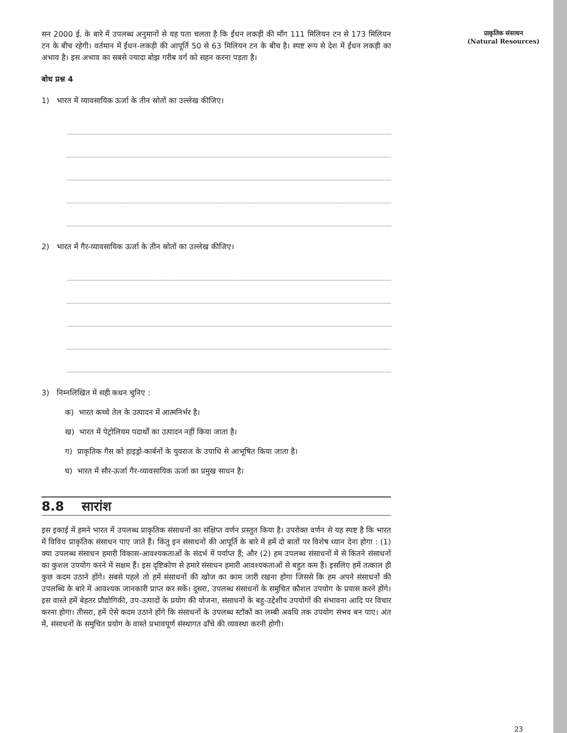सन 2000 ई. के बारे में उपलब्ध अनुमानों से यह पता चलता है कि ईंधन लकड़ी की माँग 111 मिलियन टन से 173 मिलियन टन के बीच रहेगी। वर्तमान में ईंधन-लकड़ी की आपूर्ति 50 से 63 मिलियन टन के बीच है। स्पष्ट रूप से देश में ईंधन लकड़ी का अभाव है। इस अभाव का सबसे ज्यादा बोझ गरीब वर्ग को सहन करना पड़ता है।
बोध प्रश्न 4
1) भारत में व्यावसायिक ऊर्जा के तीन स्रोतों का उल्लेख कीजिए।
2) भारत में गैर-व्यावसायिक ऊर्जा के तीन स्रोतों का उल्लेख कीजिए।
3) निम्नलिखित में सही कथन चुनिए :
क) भारत कच्चे तेल के उत्पादन में आत्मनिर्भर है।
ख) भारत में पेट्रोलियम पदार्थों का उत्पादन नहीं किया जाता है।
ग) प्राकृतिक गैस को हाइड्रो-कार्बनों के युवराज के उपाधि से आभूषित किया जाता है।
घ) भारत में सौर-ऊर्जा गैर-व्यावसायिक ऊर्जा का प्रमुख साधन है।
8.8 सारांश
इस इकाई में हमने भारत में उपलब्ध प्राकृतिक संसाधनों का संक्षिप्त वर्णन प्रस्तुत किया है। उपरोक्त वर्णन से यह स्पष्ट है कि भारत में विविध प्राकृतिक संसाधन पाए जाते हैं। किंतु इन संसाधनों की आपूर्ति के बारे में हमें दो बातों पर विशेष ध्यान देना होगा : (1) क्या उपलब्ध संसाधन हमारी विकास-आवश्यकताओं के संदर्भ में पर्याप्त हैं; और (2) हम उपलब्ध संसाधनों में से कितने संसाधनों का कुशल उपयोग करने में सक्षम हैं। इस दृष्टिकोण से हमारे संसाधन हमारी आवश्यकताओं से बहुत कम हैं। इसलिए हमें तत्काल ही कुछ कदम उठाने होंगे। सबसे पहले तो हमें संसाधनों की खोज का काम जारी रखना होगा जिससे कि हम अपने संसाधनों की उपलब्धि के बारे में आवश्यक जानकारी प्राप्त कर सकें। दूसरा, उपलब्ध संसाधनों के समुचित कौशल उपयोग के प्रयास करने होंगे। इस वास्ते हमें बेहतर प्रौद्योगिकी, उप-उत्पादों के प्रयोग की योजना, संसाधनों के बहु-उद्देशीय उपयोगों की संभावना आदि पर विचार करना होगा। तीसरा, हमें ऐसे कदम उठाने होंगे कि संसाधनों के उपलब्ध स्टॉकों का लम्बी अवधि तक उपयोग संभव बन पाए। अंत में, संसाधनों के समुचित प्रयोग के वास्ते प्रभावपूर्ण संस्थागत ढाँचे की व्यवस्था करनी होगी।
प्राकृतिक संसाधन
(Natural Resources)
23